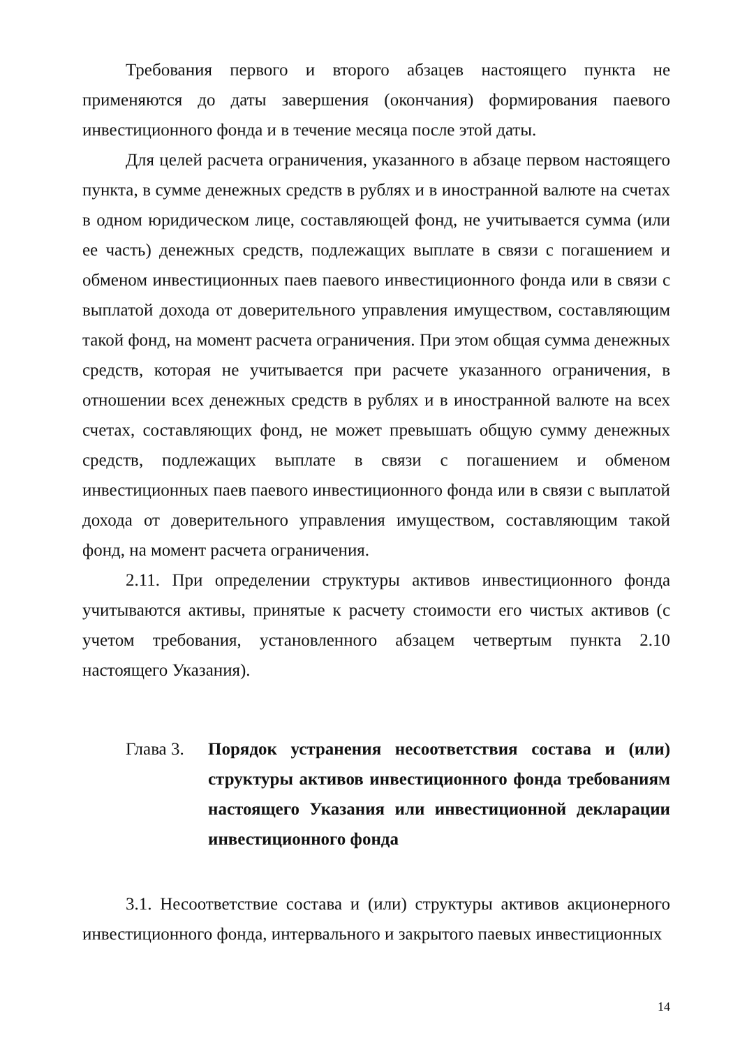Требования первого и второго абзацев настоящего пункта не применяются до даты завершения (окончания) формирования паевого инвестиционного фонда и в течение месяца после этой даты.
Для целей расчета ограничения, указанного в абзаце первом настоящего пункта, в сумме денежных средств в рублях и в иностранной валюте на счетах в одном юридическом лице, составляющей фонд, не учитывается сумма (или ее часть) денежных средств, подлежащих выплате в связи с погашением и обменом инвестиционных паев паевого инвестиционного фонда или в связи с выплатой дохода от доверительного управления имуществом, составляющим такой фонд, на момент расчета ограничения. При этом общая сумма денежных средств, которая не учитывается при расчете указанного ограничения, в отношении всех денежных средств в рублях и в иностранной валюте на всех счетах, составляющих фонд, не может превышать общую сумму денежных средств, подлежащих выплате в связи с погашением и обменом инвестиционных паев паевого инвестиционного фонда или в связи с выплатой дохода от доверительного управления имуществом, составляющим такой фонд, на момент расчета ограничения.
2.11. При определении структуры активов инвестиционного фонда учитываются активы, принятые к расчету стоимости его чистых активов (с учетом требования, установленного абзацем четвертым пункта 2.10 настоящего Указания).
Глава 3.
Порядок устранения несоответствия состава и (или) структуры активов инвестиционного фонда требованиям настоящего Указания или инвестиционной декларации инвестиционного фонда
3.1. Несоответствие состава и (или) структуры активов акционерного инвестиционного фонда, интервального и закрытого паевых инвестиционных
14